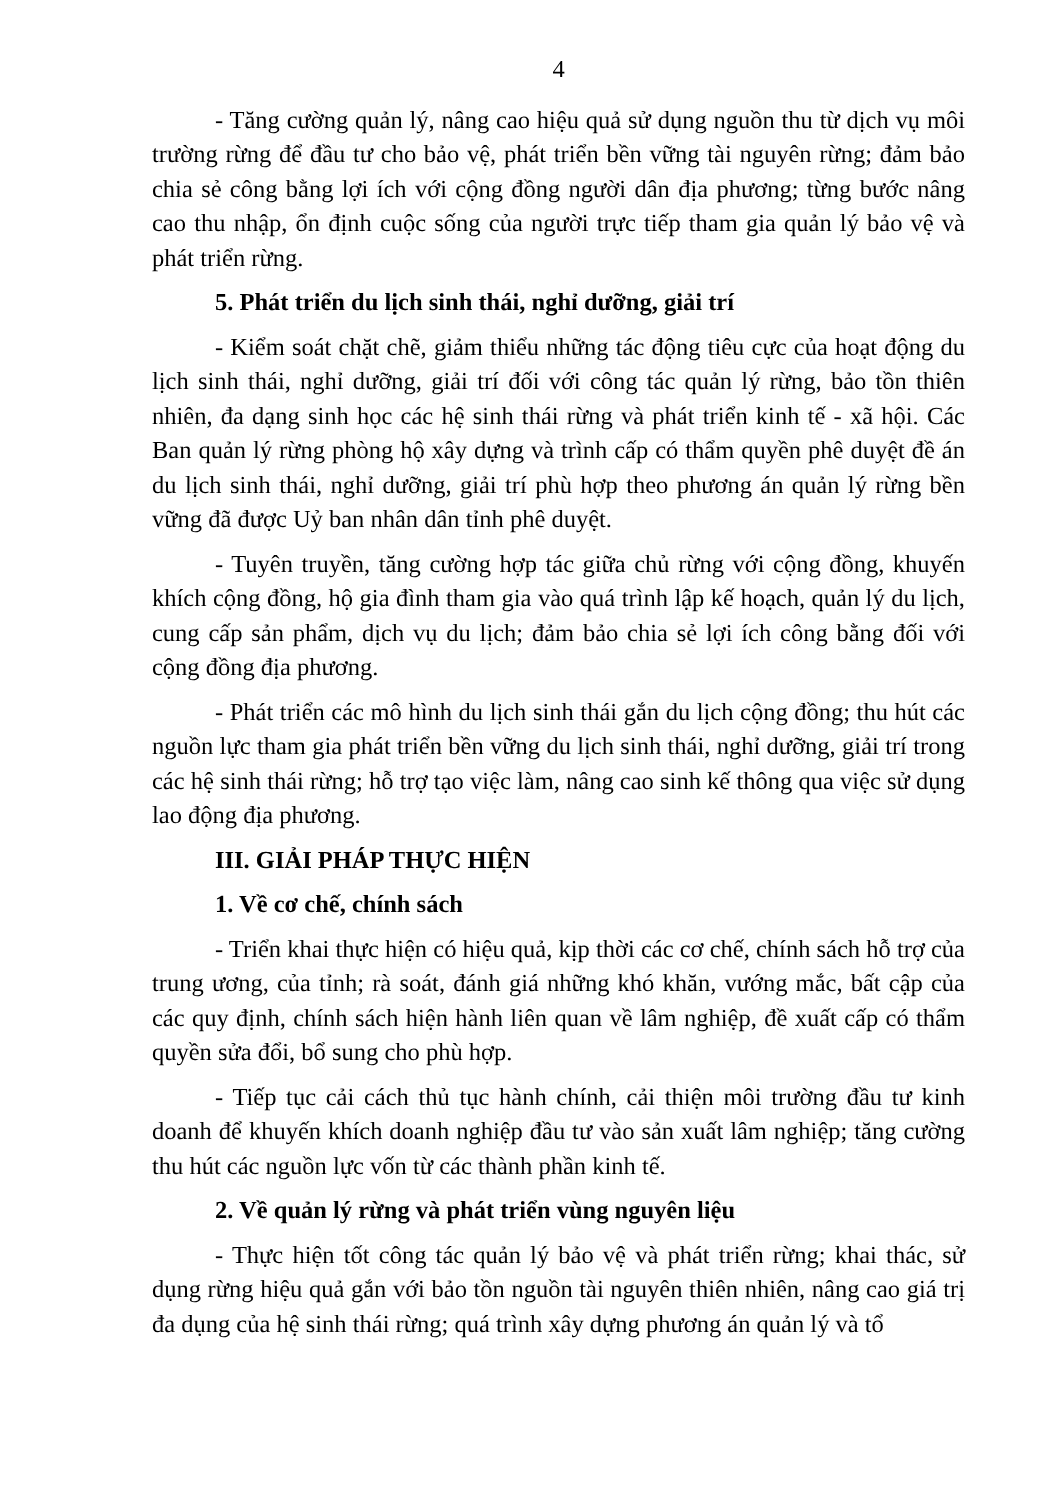4
- Tăng cường quản lý, nâng cao hiệu quả sử dụng nguồn thu từ dịch vụ môi trường rừng để đầu tư cho bảo vệ, phát triển bền vững tài nguyên rừng; đảm bảo chia sẻ công bằng lợi ích với cộng đồng người dân địa phương; từng bước nâng cao thu nhập, ổn định cuộc sống của người trực tiếp tham gia quản lý bảo vệ và phát triển rừng.
5. Phát triển du lịch sinh thái, nghỉ dưỡng, giải trí
- Kiểm soát chặt chẽ, giảm thiểu những tác động tiêu cực của hoạt động du lịch sinh thái, nghỉ dưỡng, giải trí đối với công tác quản lý rừng, bảo tồn thiên nhiên, đa dạng sinh học các hệ sinh thái rừng và phát triển kinh tế - xã hội. Các Ban quản lý rừng phòng hộ xây dựng và trình cấp có thẩm quyền phê duyệt đề án du lịch sinh thái, nghỉ dưỡng, giải trí phù hợp theo phương án quản lý rừng bền vững đã được Uỷ ban nhân dân tỉnh phê duyệt.
- Tuyên truyền, tăng cường hợp tác giữa chủ rừng với cộng đồng, khuyến khích cộng đồng, hộ gia đình tham gia vào quá trình lập kế hoạch, quản lý du lịch, cung cấp sản phẩm, dịch vụ du lịch; đảm bảo chia sẻ lợi ích công bằng đối với cộng đồng địa phương.
- Phát triển các mô hình du lịch sinh thái gắn du lịch cộng đồng; thu hút các nguồn lực tham gia phát triển bền vững du lịch sinh thái, nghỉ dưỡng, giải trí trong các hệ sinh thái rừng; hỗ trợ tạo việc làm, nâng cao sinh kế thông qua việc sử dụng lao động địa phương.
III. GIẢI PHÁP THỰC HIỆN
1. Về cơ chế, chính sách
- Triển khai thực hiện có hiệu quả, kịp thời các cơ chế, chính sách hỗ trợ của trung ương, của tỉnh; rà soát, đánh giá những khó khăn, vướng mắc, bất cập của các quy định, chính sách hiện hành liên quan về lâm nghiệp, đề xuất cấp có thẩm quyền sửa đổi, bổ sung cho phù hợp.
- Tiếp tục cải cách thủ tục hành chính, cải thiện môi trường đầu tư kinh doanh để khuyến khích doanh nghiệp đầu tư vào sản xuất lâm nghiệp; tăng cường thu hút các nguồn lực vốn từ các thành phần kinh tế.
2. Về quản lý rừng và phát triển vùng nguyên liệu
- Thực hiện tốt công tác quản lý bảo vệ và phát triển rừng; khai thác, sử dụng rừng hiệu quả gắn với bảo tồn nguồn tài nguyên thiên nhiên, nâng cao giá trị đa dụng của hệ sinh thái rừng; quá trình xây dựng phương án quản lý và tổ